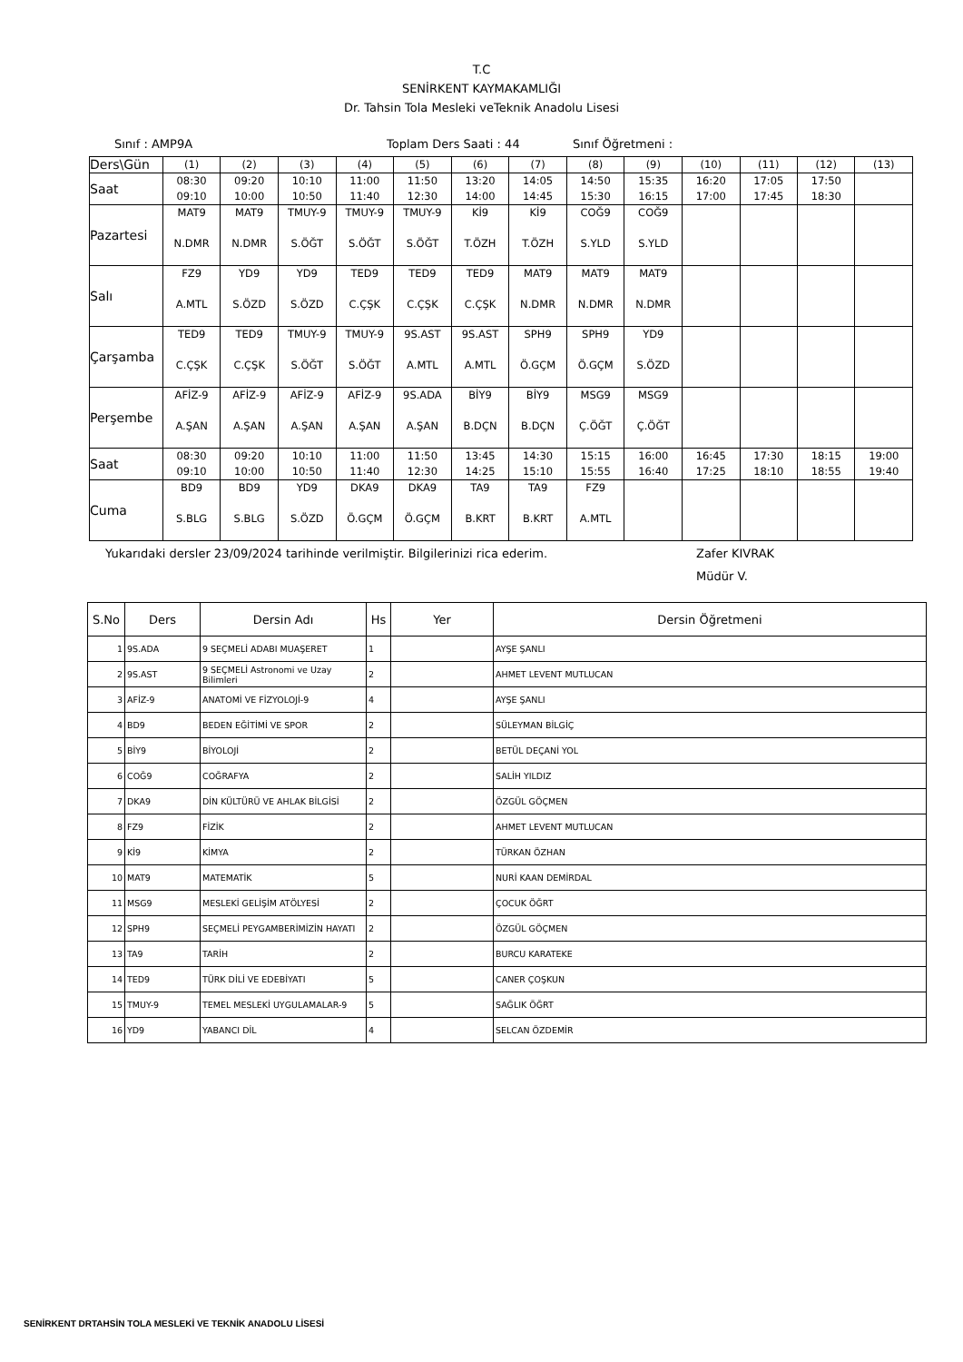T.C
SENİRKENT KAYMAKAMLIĞI
Dr. Tahsin Tola Mesleki veTeknik Anadolu Lisesi
Sınıf : AMP9A Toplam Ders Saati : 44 Sınıf Öğretmeni :
| Ders\Gün | (1) | (2) | (3) | (4) | (5) | (6) | (7) | (8) | (9) | (10) | (11) | (12) | (13) |
| Saat | 08:30 09:10 | 09:20 10:00 | 10:10 10:50 | 11:00 11:40 | 11:50 12:30 | 13:20 14:00 | 14:05 14:45 | 14:50 15:30 | 15:35 16:15 | 16:20 17:00 | 17:05 17:45 | 17:50 18:30 | |
| Pazartesi | MAT9 N.DMR | MAT9 N.DMR | TMUY-9 S.ÖĞT | TMUY-9 S.ÖĞT | TMUY-9 S.ÖĞT | Kİ9 T.ÖZH | Kİ9 T.ÖZH | COĞ9 S.YLD | COĞ9 S.YLD | | | | |
| Salı | FZ9 A.MTL | YD9 S.ÖZD | YD9 S.ÖZD | TED9 C.ÇŞK | TED9 C.ÇŞK | TED9 C.ÇŞK | MAT9 N.DMR | MAT9 N.DMR | MAT9 N.DMR | | | | |
| Çarşamba | TED9 C.ÇŞK | TED9 C.ÇŞK | TMUY-9 S.ÖĞT | TMUY-9 S.ÖĞT | 9S.AST A.MTL | 9S.AST A.MTL | SPH9 Ö.GÇM | SPH9 Ö.GÇM | YD9 S.ÖZD | | | | |
| Perşembe | AFİZ-9 A.ŞAN | AFİZ-9 A.ŞAN | AFİZ-9 A.ŞAN | AFİZ-9 A.ŞAN | 9S.ADA A.ŞAN | BİY9 B.DÇN | BİY9 B.DÇN | MSG9 Ç.ÖĞT | MSG9 Ç.ÖĞT | | | | |
| Saat | 08:30 09:10 | 09:20 10:00 | 10:10 10:50 | 11:00 11:40 | 11:50 12:30 | 13:45 14:25 | 14:30 15:10 | 15:15 15:55 | 16:00 16:40 | 16:45 17:25 | 17:30 18:10 | 18:15 18:55 | 19:00 19:40 |
| Cuma | BD9 S.BLG | BD9 S.BLG | YD9 S.ÖZD | DKA9 Ö.GÇM | DKA9 Ö.GÇM | TA9 B.KRT | TA9 B.KRT | FZ9 A.MTL | | | | | |
Yukarıdaki dersler 23/09/2024 tarihinde verilmiştir. Bilgilerinizi rica ederim. Zafer KIVRAK
Müdür V.
| S.No | Ders | Dersin Adı | Hs | Yer | Dersin Öğretmeni |
| --- | --- | --- | --- | --- | --- |
| 1 | 9S.ADA | 9 SEÇMELİ ADABI MUAŞERET | 1 | | AYŞE ŞANLI |
| 2 | 9S.AST | 9 SEÇMELİ Astronomi ve Uzay Bilimleri | 2 | | AHMET LEVENT MUTLUCAN |
| 3 | AFİZ-9 | ANATOMİ VE FİZYOLOJİ-9 | 4 | | AYŞE ŞANLI |
| 4 | BD9 | BEDEN EĞİTİMİ VE SPOR | 2 | | SÜLEYMAN BİLGİÇ |
| 5 | BİY9 | BİYOLOJİ | 2 | | BETÜL DEÇANİ YOL |
| 6 | COĞ9 | COĞRAFYA | 2 | | SALİH YILDIZ |
| 7 | DKA9 | DİN KÜLTÜRÜ VE AHLAK BİLGİSİ | 2 | | ÖZGÜL GÖÇMEN |
| 8 | FZ9 | FİZİK | 2 | | AHMET LEVENT MUTLUCAN |
| 9 | Kİ9 | KİMYA | 2 | | TÜRKAN ÖZHAN |
| 10 | MAT9 | MATEMATİK | 5 | | NURİ KAAN DEMİRDAL |
| 11 | MSG9 | MESLEKİ GELİŞİM ATÖLYESİ | 2 | | ÇOCUK ÖĞRT |
| 12 | SPH9 | SEÇMELİ PEYGAMBERİMİZİN HAYATI | 2 | | ÖZGÜL GÖÇMEN |
| 13 | TA9 | TARİH | 2 | | BURCU KARATEKE |
| 14 | TED9 | TÜRK DİLİ VE EDEBİYATI | 5 | | CANER ÇOŞKUN |
| 15 | TMUY-9 | TEMEL MESLEKİ UYGULAMALAR-9 | 5 | | SAĞLIK ÖĞRT |
| 16 | YD9 | YABANCI DİL | 4 | | SELCAN ÖZDEMİR |
SENİRKENT DRTAHSİN TOLA MESLEKİ VE TEKNİK ANADOLU LİSESİ